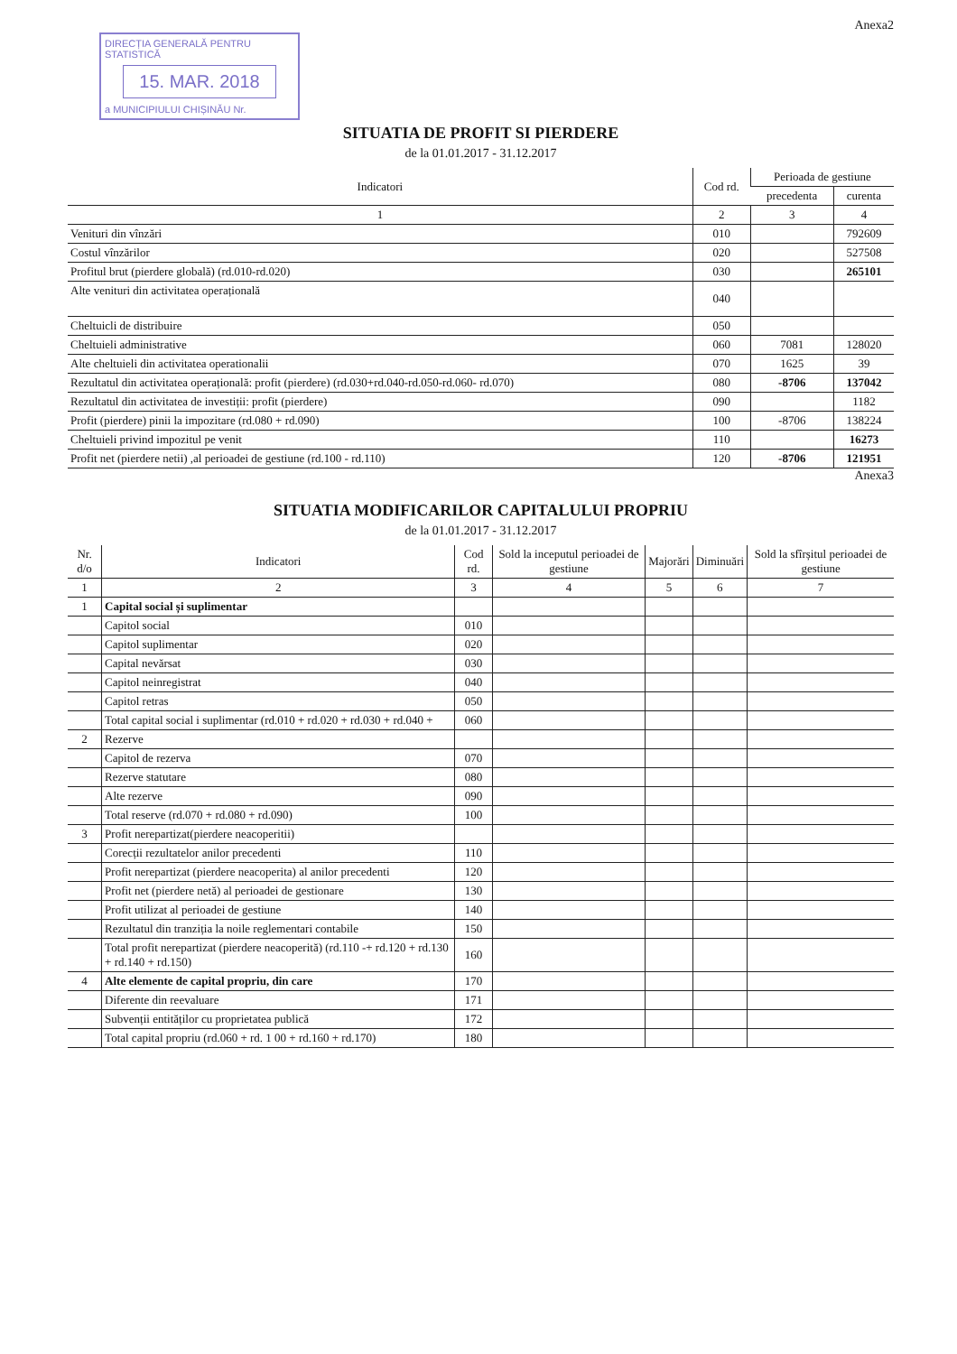Anexa2
DIRECȚIA GENERALĂ PENTRU STATISTICĂ
15. MAR. 2018
a MUNICIPIULUI CHIȘINĂU Nr.
SITUATIA DE PROFIT SI PIERDERE
de la 01.01.2017 - 31.12.2017
| Indicatori | Cod rd. | Perioada de gestiune | |
| --- | --- | --- | --- |
| | | precedenta | curenta |
| 1 | 2 | 3 | 4 |
| Venituri din vînzări | 010 | | 792609 |
| Costul vînzărilor | 020 | | 527508 |
| Profitul brut (pierdere globală) (rd.010-rd.020) | 030 | | 265101 |
| Alte venituri din activitatea operațională | 040 | | |
| Cheltuicli de distribuire | 050 | | |
| Cheltuieli administrative | 060 | 7081 | 128020 |
| Alte cheltuieli din activitatea operationalii | 070 | 1625 | 39 |
| Rezultatul din activitatea operațională: profit (pierdere) (rd.030+rd.040-rd.050-rd.060- rd.070) | 080 | -8706 | 137042 |
| Rezultatul din activitatea de investiții: profit (pierdere) | 090 | | 1182 |
| Profit (pierdere) pinii la impozitare (rd.080 + rd.090) | 100 | -8706 | 138224 |
| Cheltuieli privind impozitul pe venit | 110 | | 16273 |
| Profit net (pierdere netii) ,al perioadei de gestiune (rd.100 - rd.110) | 120 | -8706 | 121951 |
Anexa3
SITUATIA MODIFICARILOR CAPITALULUI PROPRIU
de la 01.01.2017 - 31.12.2017
| Nr. d/o | Indicatori | Cod rd. | Sold la inceputul perioadei de gestiune | Majorări | Diminuări | Sold la sfîrșitul perioadei de gestiune |
| --- | --- | --- | --- | --- | --- | --- |
| 1 | 2 | 3 | 4 | 5 | 6 | 7 |
| 1 | Capital social și suplimentar | | | | | |
| | Capitol social | 010 | | | | |
| | Capitol suplimentar | 020 | | | | |
| | Capital nevărsat | 030 | | | | |
| | Capitol neinregistrat | 040 | | | | |
| | Capitol retras | 050 | | | | |
| | Total capital social i suplimentar (rd.010 + rd.020 + rd.030 + rd.040 + | 060 | | | | |
| 2 | Rezerve | | | | | |
| | Capitol de rezerva | 070 | | | | |
| | Rezerve statutare | 080 | | | | |
| | Alte rezerve | 090 | | | | |
| | Total reserve (rd.070 + rd.080 + rd.090) | 100 | | | | |
| 3 | Profit nerepartizat(pierdere neacoperitii) | | | | | |
| | Corecții rezultatelor anilor precedenti | 110 | | | | |
| | Profit nerepartizat (pierdere neacoperita) al anilor precedenti | 120 | | | | |
| | Profit net (pierdere netă) al perioadei de gestionare | 130 | | | | |
| | Profit utilizat al perioadei de gestiune | 140 | | | | |
| | Rezultatul din tranziția la noile reglementari contabile | 150 | | | | |
| | Total profit nerepartizat (pierdere neacoperită) (rd.110 -+ rd.120 + rd.130 + rd.140 + rd.150) | 160 | | | | |
| 4 | Alte elemente de capital propriu, din care | 170 | | | | |
| | Diferente din reevaluare | 171 | | | | |
| | Subvenții entităților cu proprietatea publică | 172 | | | | |
| | Total capital propriu (rd.060 + rd. 1 00 + rd.160 + rd.170) | 180 | | | | |